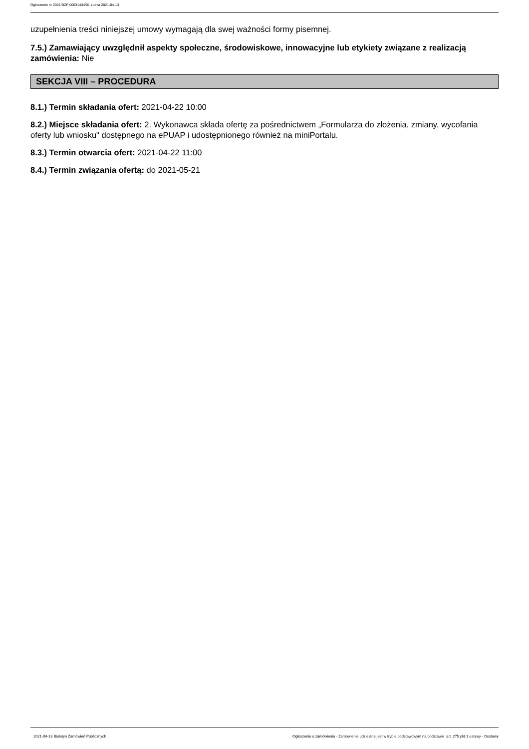Ogłoszenie nr 2021/BZP 00031434/01 z dnia 2021-04-13
uzupełnienia treści niniejszej umowy wymagają dla swej ważności formy pisemnej.
7.5.) Zamawiający uwzględnił aspekty społeczne, środowiskowe, innowacyjne lub etykiety związane z realizacją zamówienia: Nie
SEKCJA VIII – PROCEDURA
8.1.) Termin składania ofert: 2021-04-22 10:00
8.2.) Miejsce składania ofert: 2. Wykonawca składa ofertę za pośrednictwem „Formularza do złożenia, zmiany, wycofania oferty lub wniosku" dostępnego na ePUAP i udostępnionego również na miniPortalu.
8.3.) Termin otwarcia ofert: 2021-04-22 11:00
8.4.) Termin związania ofertą: do 2021-05-21
2021-04-13 Biuletyn Zamówień Publicznych Ogłoszenie o zamówieniu - Zamówienie udzielane jest w trybie podstawowym na podstawie: art. 275 pkt 1 ustawy - Dostawy